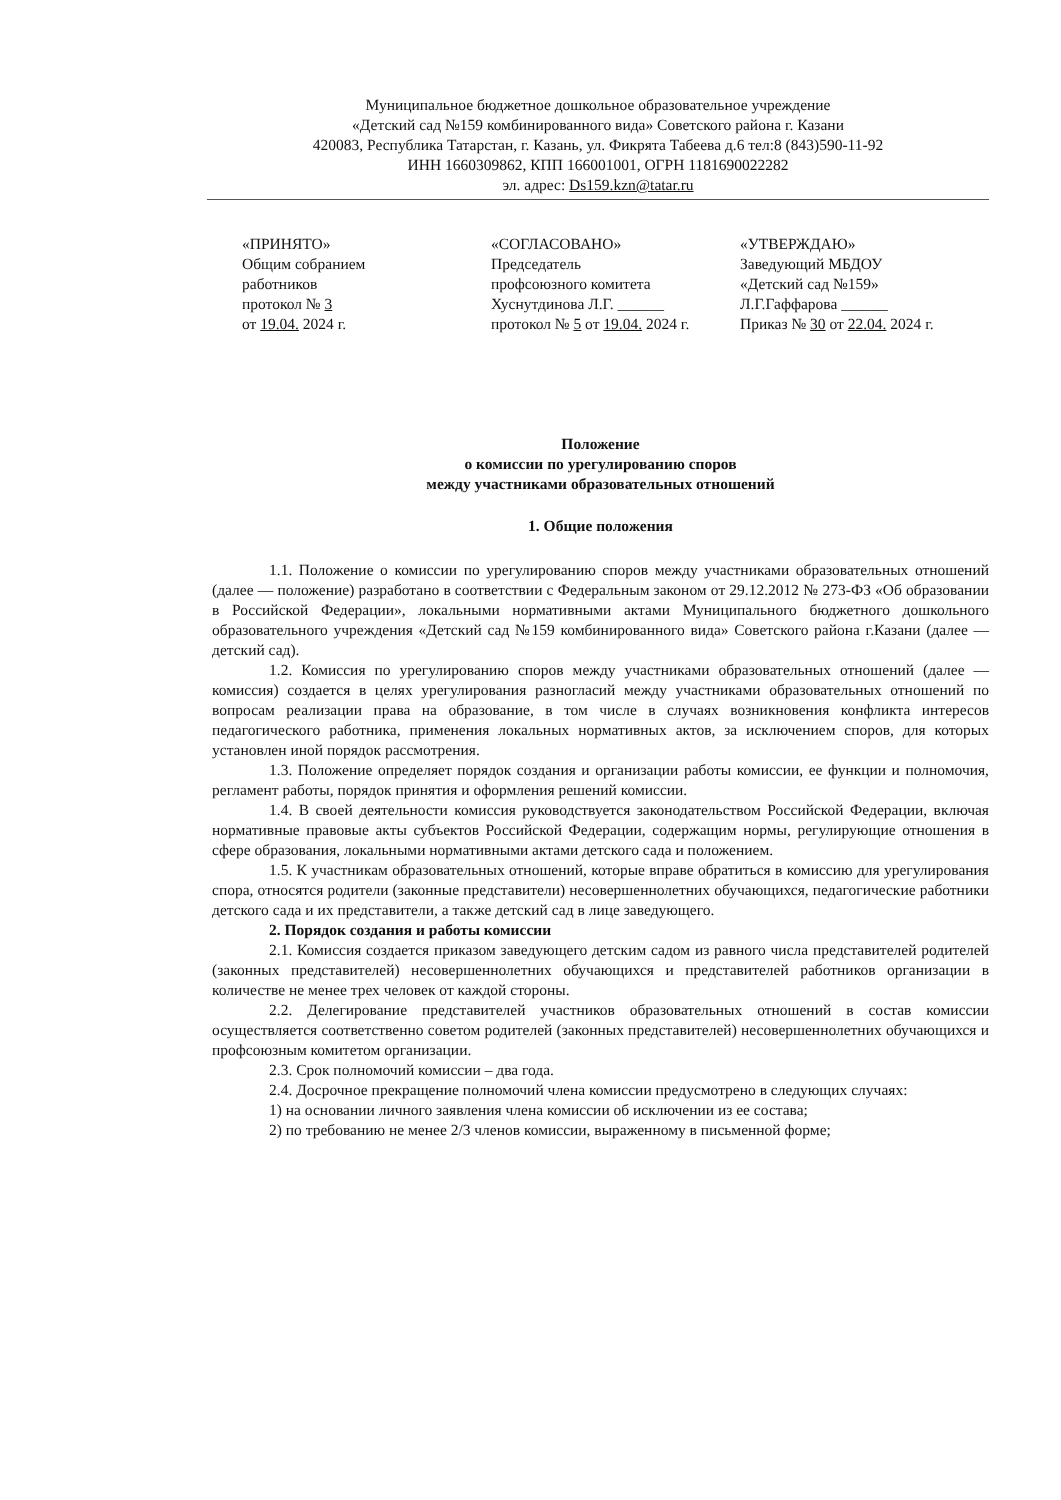Муниципальное бюджетное дошкольное образовательное учреждение
«Детский сад №159 комбинированного вида» Советского района г. Казани
420083, Республика Татарстан, г. Казань, ул. Фикрята Табеева д.6 тел:8 (843)590-11-92
ИНН 1660309862, КПП 166001001, ОГРН 1181690022282
эл. адрес: Ds159.kzn@tatar.ru
«ПРИНЯТО»
Общим собранием
работников
протокол № 3
от 19.04. 2024 г.
«СОГЛАСОВАНО»
Председатель
профсоюзного комитета
Хуснутдинова Л.Г. ______
протокол № 5 от 19.04. 2024 г.
«УТВЕРЖДАЮ»
Заведующий МБДОУ
«Детский сад №159»
Л.Г.Гаффарова ______
Приказ № 30 от 22.04. 2024 г.
Положение
о комиссии по урегулированию споров
между участниками образовательных отношений
1. Общие положения
1.1. Положение о комиссии по урегулированию споров между участниками образовательных отношений (далее — положение) разработано в соответствии с Федеральным законом от 29.12.2012 № 273-ФЗ «Об образовании в Российской Федерации», локальными нормативными актами Муниципального бюджетного дошкольного образовательного учреждения «Детский сад №159 комбинированного вида» Советского района г.Казани (далее — детский сад).
1.2. Комиссия по урегулированию споров между участниками образовательных отношений (далее — комиссия) создается в целях урегулирования разногласий между участниками образовательных отношений по вопросам реализации права на образование, в том числе в случаях возникновения конфликта интересов педагогического работника, применения локальных нормативных актов, за исключением споров, для которых установлен иной порядок рассмотрения.
1.3. Положение определяет порядок создания и организации работы комиссии, ее функции и полномочия, регламент работы, порядок принятия и оформления решений комиссии.
1.4. В своей деятельности комиссия руководствуется законодательством Российской Федерации, включая нормативные правовые акты субъектов Российской Федерации, содержащим нормы, регулирующие отношения в сфере образования, локальными нормативными актами детского сада и положением.
1.5. К участникам образовательных отношений, которые вправе обратиться в комиссию для урегулирования спора, относятся родители (законные представители) несовершеннолетних обучающихся, педагогические работники детского сада и их представители, а также детский сад в лице заведующего.
2. Порядок создания и работы комиссии
2.1. Комиссия создается приказом заведующего детским садом из равного числа представителей родителей (законных представителей) несовершеннолетних обучающихся и представителей работников организации в количестве не менее трех человек от каждой стороны.
2.2. Делегирование представителей участников образовательных отношений в состав комиссии осуществляется соответственно советом родителей (законных представителей) несовершеннолетних обучающихся и профсоюзным комитетом организации.
2.3. Срок полномочий комиссии – два года.
2.4. Досрочное прекращение полномочий члена комиссии предусмотрено в следующих случаях:
1) на основании личного заявления члена комиссии об исключении из ее состава;
2) по требованию не менее 2/3 членов комиссии, выраженному в письменной форме;